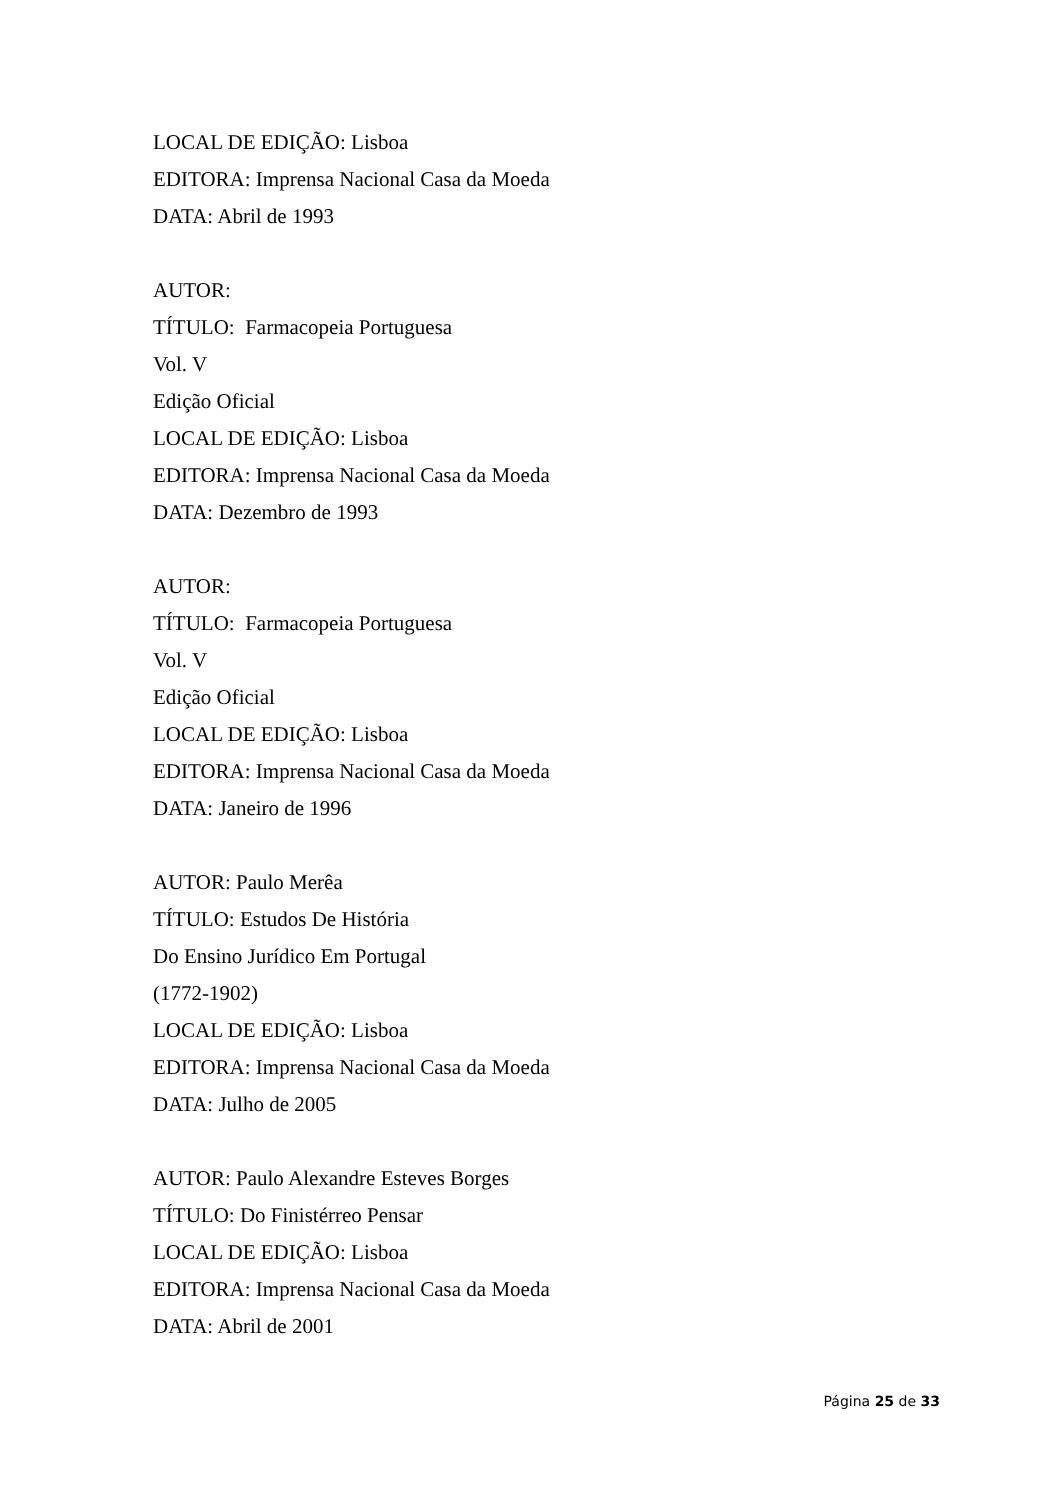LOCAL DE EDIÇÃO: Lisboa
EDITORA: Imprensa Nacional Casa da Moeda
DATA: Abril de 1993
AUTOR:
TÍTULO: Farmacopeia Portuguesa
Vol. V
Edição Oficial
LOCAL DE EDIÇÃO: Lisboa
EDITORA: Imprensa Nacional Casa da Moeda
DATA: Dezembro de 1993
AUTOR:
TÍTULO: Farmacopeia Portuguesa
Vol. V
Edição Oficial
LOCAL DE EDIÇÃO: Lisboa
EDITORA: Imprensa Nacional Casa da Moeda
DATA: Janeiro de 1996
AUTOR: Paulo Merêa
TÍTULO: Estudos De História
Do Ensino Jurídico Em Portugal
(1772-1902)
LOCAL DE EDIÇÃO: Lisboa
EDITORA: Imprensa Nacional Casa da Moeda
DATA: Julho de 2005
AUTOR: Paulo Alexandre Esteves Borges
TÍTULO: Do Finistérreo Pensar
LOCAL DE EDIÇÃO: Lisboa
EDITORA: Imprensa Nacional Casa da Moeda
DATA: Abril de 2001
Página 25 de 33